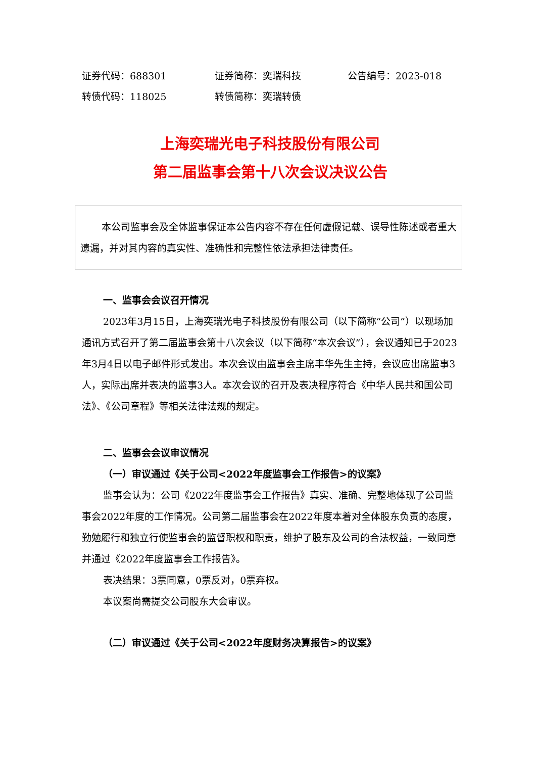证券代码：688301 证券简称：奕瑞科技 公告编号：2023-018
转债代码：118025 转债简称：奕瑞转债
上海奕瑞光电子科技股份有限公司
第二届监事会第十八次会议决议公告
本公司监事会及全体监事保证本公告内容不存在任何虚假记载、误导性陈述或者重大遗漏，并对其内容的真实性、准确性和完整性依法承担法律责任。
一、监事会会议召开情况
2023年3月15日，上海奕瑞光电子科技股份有限公司（以下简称“公司”）以现场加通讯方式召开了第二届监事会第十八次会议（以下简称“本次会议”），会议通知已于2023年3月4日以电子邮件形式发出。本次会议由监事会主席丰华先生主持，会议应出席监事3人，实际出席并表决的监事3人。本次会议的召开及表决程序符合《中华人民共和国公司法》、《公司章程》等相关法律法规的规定。
二、监事会会议审议情况
（一）审议通过《关于公司<2022年度监事会工作报告>的议案》
监事会认为：公司《2022年度监事会工作报告》真实、准确、完整地体现了公司监事会2022年度的工作情况。公司第二届监事会在2022年度本着对全体股东负责的态度，勤勉履行和独立行使监事会的监督职权和职责，维护了股东及公司的合法权益，一致同意并通过《2022年度监事会工作报告》。
表决结果：3票同意，0票反对，0票弃权。
本议案尚需提交公司股东大会审议。
（二）审议通过《关于公司<2022年度财务决算报告>的议案》